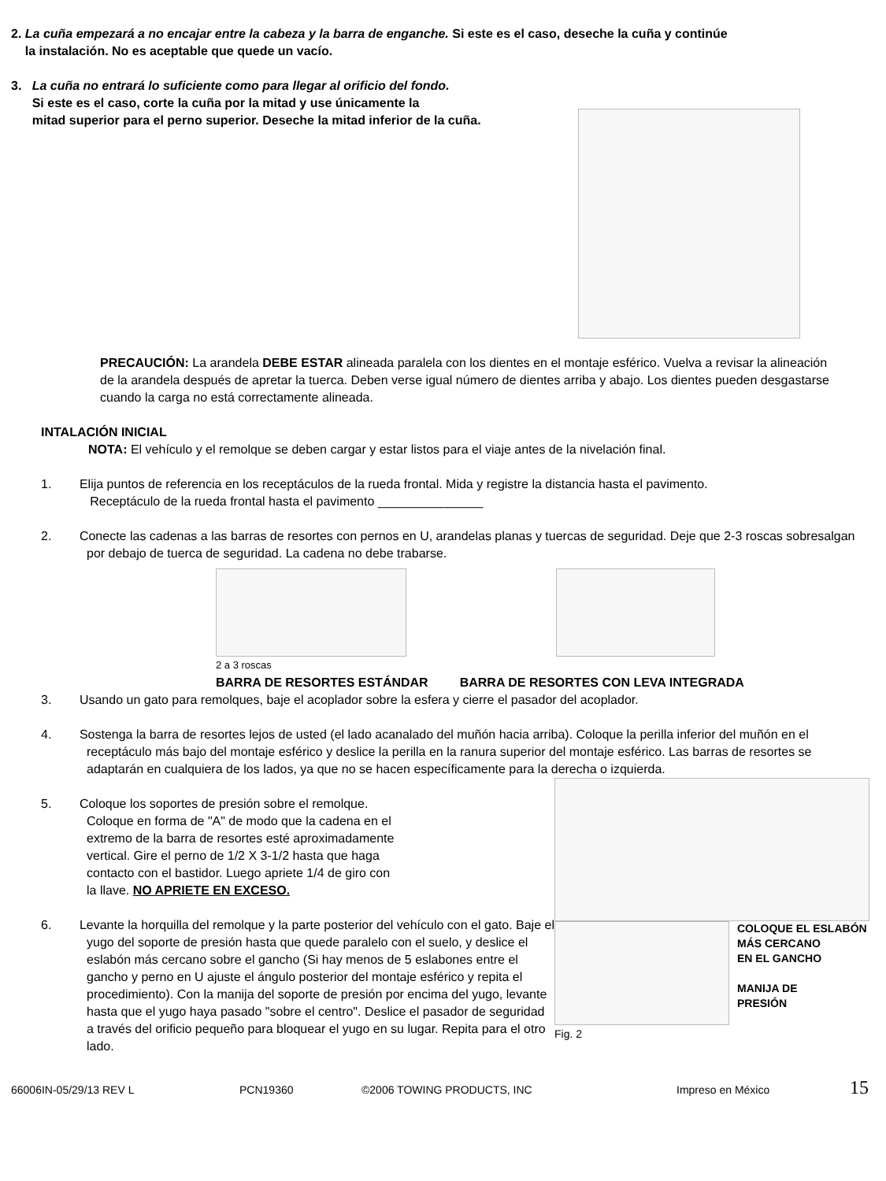2. La cuña empezará a no encajar entre la cabeza y la barra de enganche. Si este es el caso, deseche la cuña y continúe
la instalación. No es aceptable que quede un vacío.
3. La cuña no entrará lo suficiente como para llegar al orificio del fondo.
Si este es el caso, corte la cuña por la mitad y use únicamente la
mitad superior para el perno superior. Deseche la mitad inferior de la cuña.
PRECAUCIÓN: La arandela DEBE ESTAR alineada paralela con los dientes en el montaje esférico. Vuelva a revisar la alineación de la arandela después de apretar la tuerca. Deben verse igual número de dientes arriba y abajo. Los dientes pueden desgastarse cuando la carga no está correctamente alineada.
INTALACIÓN INICIAL
NOTA: El vehículo y el remolque se deben cargar y estar listos para el viaje antes de la nivelación final.
1. Elija puntos de referencia en los receptáculos de la rueda frontal. Mida y registre la distancia hasta el pavimento.
Receptáculo de la rueda frontal hasta el pavimento _______________
2. Conecte las cadenas a las barras de resortes con pernos en U, arandelas planas y tuercas de seguridad. Deje que 2-3 roscas sobresalgan por debajo de tuerca de seguridad. La cadena no debe trabarse.
2 a 3 roscas
BARRA DE RESORTES ESTÁNDAR BARRA DE RESORTES CON LEVA INTEGRADA
3. Usando un gato para remolques, baje el acoplador sobre la esfera y cierre el pasador del acoplador.
4. Sostenga la barra de resortes lejos de usted (el lado acanalado del muñón hacia arriba). Coloque la perilla inferior del muñón en el receptáculo más bajo del montaje esférico y deslice la perilla en la ranura superior del montaje esférico. Las barras de resortes se adaptarán en cualquiera de los lados, ya que no se hacen específicamente para la derecha o izquierda.
5. Coloque los soportes de presión sobre el remolque. Coloque en forma de "A" de modo que la cadena en el extremo de la barra de resortes esté aproximadamente vertical. Gire el perno de 1/2 X 3-1/2 hasta que haga contacto con el bastidor. Luego apriete 1/4 de giro con la llave. NO APRIETE EN EXCESO.
6. Levante la horquilla del remolque y la parte posterior del vehículo con el gato. Baje el yugo del soporte de presión hasta que quede paralelo con el suelo, y deslice el eslabón más cercano sobre el gancho (Si hay menos de 5 eslabones entre el gancho y perno en U ajuste el ángulo posterior del montaje esférico y repita el procedimiento). Con la manija del soporte de presión por encima del yugo, levante hasta que el yugo haya pasado "sobre el centro". Deslice el pasador de seguridad a través del orificio pequeño para bloquear el yugo en su lugar. Repita para el otro lado.
COLOQUE EL ESLABÓN
MÁS CERCANO
EN EL GANCHO
MANIJA DE
PRESIÓN
Fig. 2
66006IN-05/29/13 REV L PCN19360 ©2006 TOWING PRODUCTS, INC Impreso en México 15